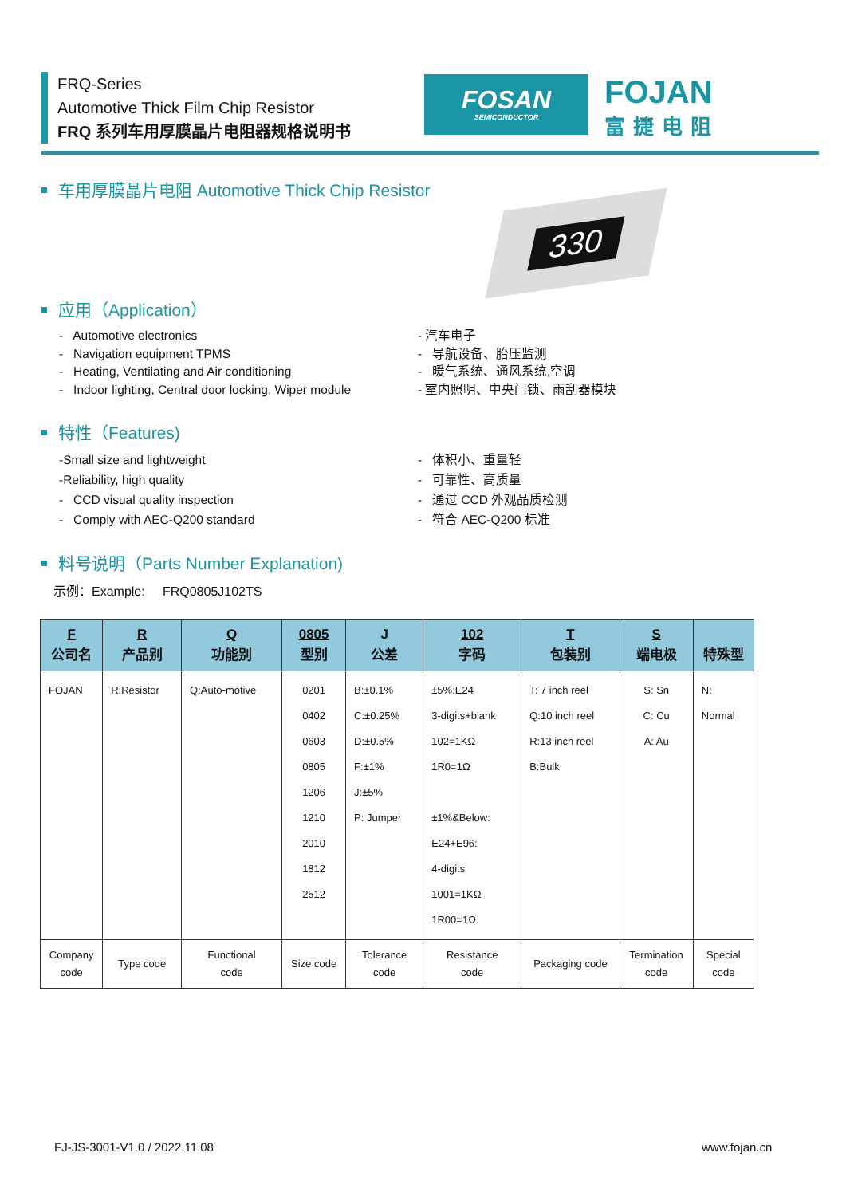FRQ-Series
Automotive Thick Film Chip Resistor
FRQ 系列车用厚膜晶片电阻器规格说明书
FOSAN
SEMICONDUCTOR
FOJAN
富捷电阻
车用厚膜晶片电阻 Automotive Thick Chip Resistor
330
应用（Application）
- Automotive electronics
- Navigation equipment TPMS
- Heating, Ventilating and Air conditioning
- Indoor lighting, Central door locking, Wiper module
- 汽车电子
- 导航设备、胎压监测
- 暖气系统、通风系统,空调
- 室内照明、中央门锁、雨刮器模块
特性（Features)
-Small size and lightweight
-Reliability, high quality
- CCD visual quality inspection
- Comply with AEC-Q200 standard
- 体积小、重量轻
- 可靠性、高质量
- 通过 CCD 外观品质检测
- 符合 AEC-Q200 标准
料号说明（Parts Number Explanation)
示例：Example: FRQ0805J102TS
| F 公司名 | R 产品别 | Q 功能别 | 0805 型别 | J 公差 | 102 字码 | T 包装别 | S 端电极 | 特殊型 |
| --- | --- | --- | --- | --- | --- | --- | --- | --- |
| FOJAN | R:Resistor | Q:Auto-motive | 0201 0402 0603 0805 1206 1210 2010 1812 2512 | B:±0.1% C:±0.25% D:±0.5% F:±1% J:±5% P: Jumper | ±5%:E24 3-digits+blank 102=1KΩ 1R0=1Ω ±1%&Below: E24+E96: 4-digits 1001=1KΩ 1R00=1Ω | T: 7 inch reel Q:10 inch reel R:13 inch reel B:Bulk | S: Sn C: Cu A: Au | N: Normal |
| Company code | Type code | Functional code | Size code | Tolerance code | Resistance code | Packaging code | Termination code | Special code |
FJ-JS-3001-V1.0 / 2022.11.08 www.fojan.cn